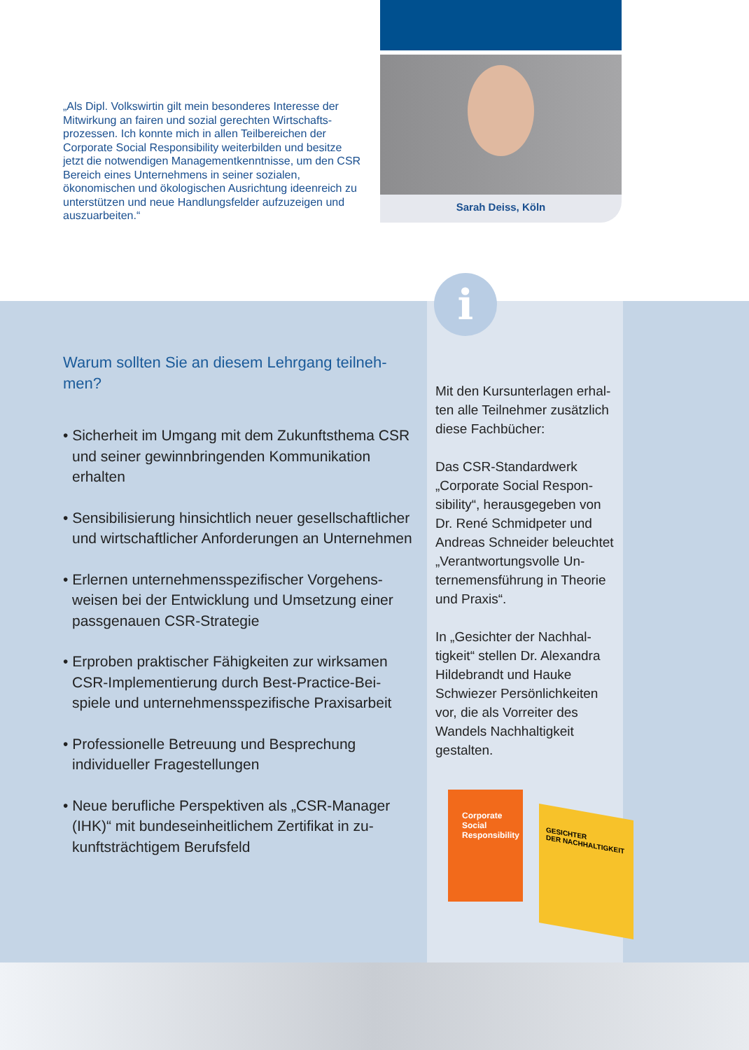Sarah Deiss, Köln
„Als Dipl. Volkswirtin gilt mein besonderes Interesse der Mitwirkung an fairen und sozial gerechten Wirtschafts­prozessen. Ich konnte mich in allen Teilbereichen der Corporate Social Responsibility weiterbilden und besitze jetzt die notwendigen Managementkenntnisse, um den CSR Bereich eines Unternehmens in seiner sozialen, ökonomischen und ökologischen Ausrichtung ideenreich zu unterstützen und neue Handlungsfelder aufzuzeigen und auszuarbeiten.“
i
Warum sollten Sie an diesem Lehrgang teilneh­men?
• Sicherheit im Umgang mit dem Zukunftsthema CSR und seiner gewinnbringenden Kommunika­tion erhalten
• Sensibilisierung hinsichtlich neuer gesellschaft­licher und wirtschaftlicher Anforderungen an Unternehmen
• Erlernen unternehmensspezifischer Vorgehens­weisen bei der Entwicklung und Umsetzung einer passgenauen CSR-Strategie
• Erproben praktischer Fähigkeiten zur wirksamen CSR-Implementierung durch Best-Practice-Bei­spiele und unternehmensspezifische Praxisarbeit
• Professionelle Betreuung und Besprechung individueller Fragestellungen
• Neue berufliche Perspektiven als „CSR-Manager (IHK)“ mit bundeseinheitlichem Zertifikat in zu­kunftsträchtigem Berufsfeld
Mit den Kursunterlagen erhal­ten alle Teilnehmer zusätzlich diese Fachbücher:
Das CSR-Standardwerk „Corporate Social Respon­sibility“, herausgegeben von Dr. René Schmidpeter und Andreas Schneider beleuch­tet „Verantwortungsvolle Un­ternemensführung in Theorie und Praxis“.
In „Gesichter der Nachhal­tigkeit“ stellen Dr. Alexandra Hildebrandt und Hauke Schwiezer Persönlichkeiten vor, die als Vorreiter des Wandels Nachhaltigkeit gestalten.
Corporate
Social
Responsibility
GESICHTER
DER NACHHALTIGKEIT